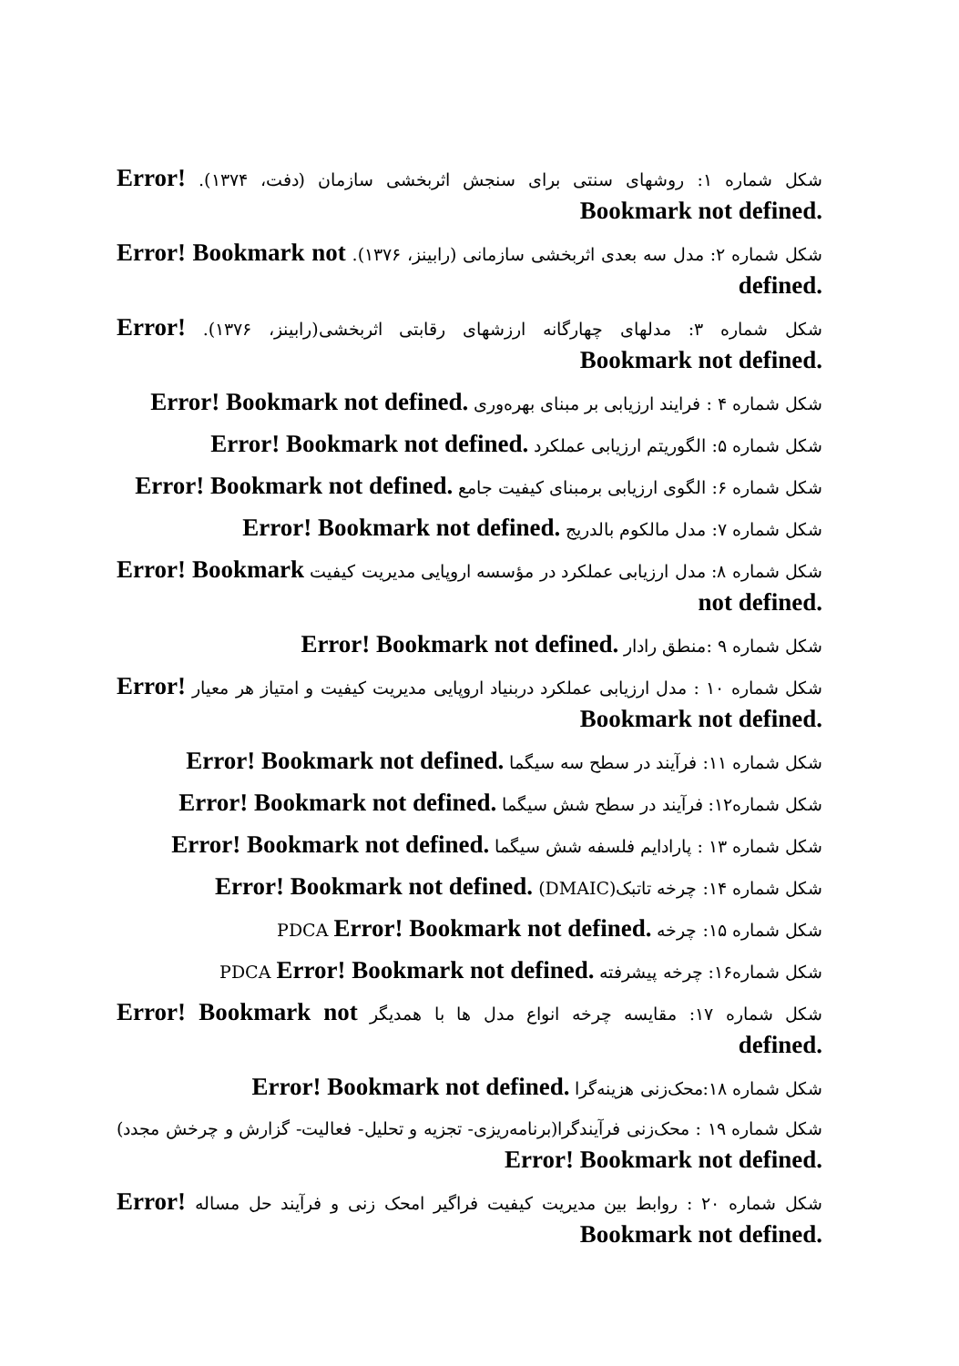شکل شماره ۱: روشهای سنتی برای سنجش اثربخشی سازمان (دفت، ۱۳۷۴). Error! Bookmark not defined.
شکل شماره ۲: مدل سه بعدی اثربخشی سازمانی (رابینز، ۱۳۷۶). Error! Bookmark not defined.
شکل شماره ۳: مدلهای چهارگانه ارزشهای رقابتی اثربخشی(رابینز، ۱۳۷۶). Error! Bookmark not defined.
شکل شماره ۴ : فرایند ارزیابی بر مبنای بهره‌وری Error! Bookmark not defined.
شکل شماره ۵: الگوریتم ارزیابی عملکرد Error! Bookmark not defined.
شکل شماره ۶: الگوی ارزیابی برمبنای کیفیت جامع Error! Bookmark not defined.
شکل شماره ۷: مدل مالکوم بالدریج Error! Bookmark not defined.
شکل شماره ۸: مدل ارزیابی عملکرد در مؤسسه اروپایی مدیریت کیفیت Error! Bookmark not defined.
شکل شماره ۹ :منطق رادار Error! Bookmark not defined.
شکل شماره ۱۰ : مدل ارزیابی عملکرد دربنیاد اروپایی مدیریت کیفیت و امتیاز هر معیار Error! Bookmark not defined.
شکل شماره ۱۱: فرآیند در سطح سه سیگما Error! Bookmark not defined.
شکل شماره۱۲: فرآیند در سطح شش سیگما Error! Bookmark not defined.
شکل شماره ۱۳ : پارادایم فلسفه شش سیگما Error! Bookmark not defined.
شکل شماره ۱۴: چرخه تاتبک(DMAIC) Error! Bookmark not defined.
شکل شماره ۱۵: چرخه PDCA Error! Bookmark not defined.
شکل شماره۱۶: چرخه پیشرفته PDCA Error! Bookmark not defined.
شکل شماره ۱۷: مقایسه چرخه انواع مدل ها با همدیگر Error! Bookmark not defined.
شکل شماره ۱۸:محک‌زنی هزینه‌گرا Error! Bookmark not defined.
شکل شماره ۱۹ : محک‌زنی فرآیندگرا(برنامه‌ریزی- تجزیه و تحلیل- فعالیت- گزارش و چرخش مجدد) Error! Bookmark not defined.
شکل شماره ۲۰ : روابط بین مدیریت کیفیت فراگیر امحک زنی و فرآیند حل مساله Error! Bookmark not defined.